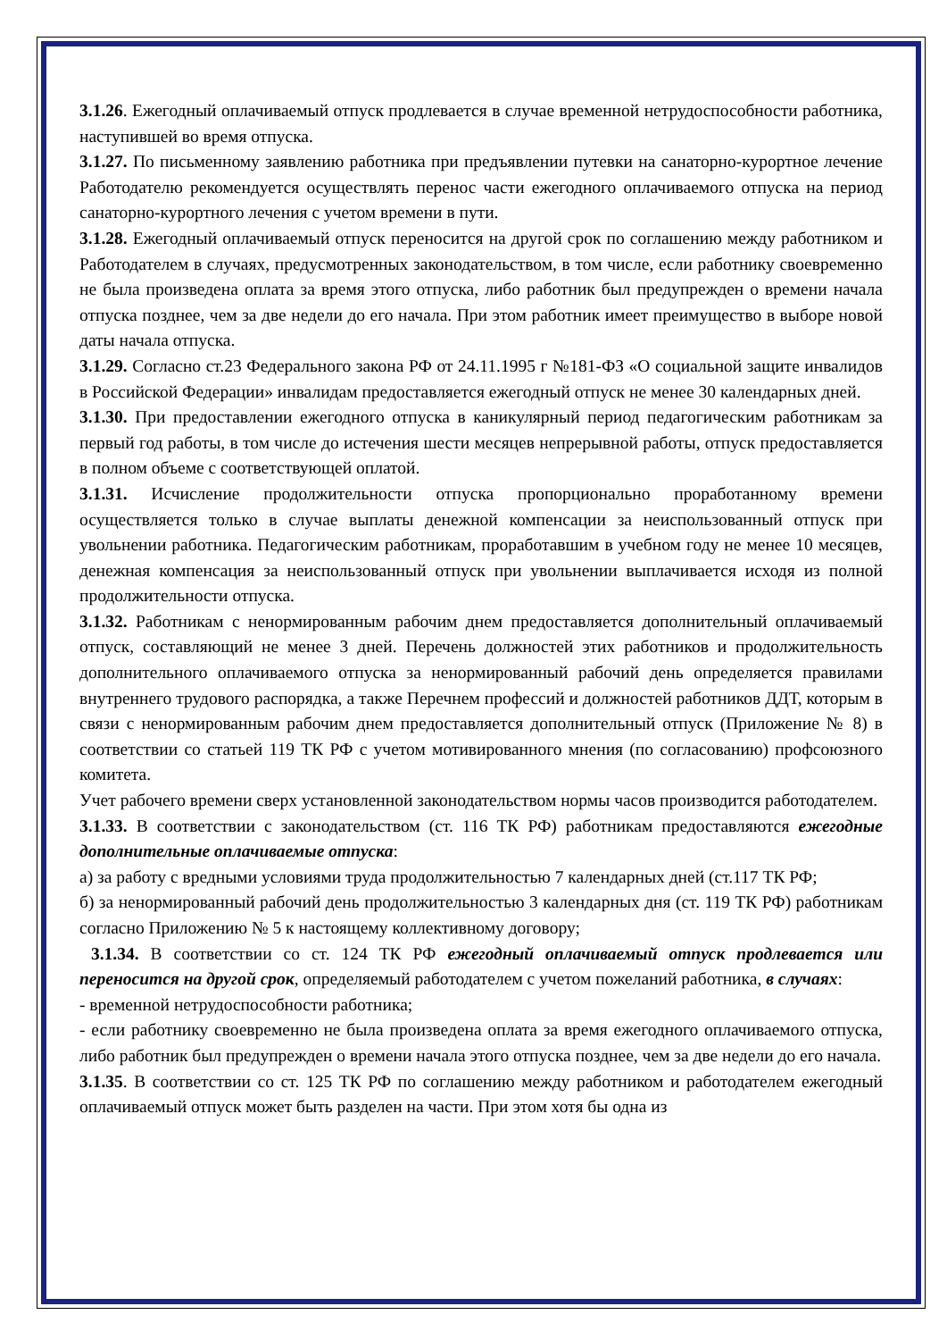3.1.26. Ежегодный оплачиваемый отпуск продлевается в случае временной нетрудоспособности работника, наступившей во время отпуска.
3.1.27. По письменному заявлению работника при предъявлении путевки на санаторно-курортное лечение Работодателю рекомендуется осуществлять перенос части ежегодного оплачиваемого отпуска на период санаторно-курортного лечения с учетом времени в пути.
3.1.28. Ежегодный оплачиваемый отпуск переносится на другой срок по соглашению между работником и Работодателем в случаях, предусмотренных законодательством, в том числе, если работнику своевременно не была произведена оплата за время этого отпуска, либо работник был предупрежден о времени начала отпуска позднее, чем за две недели до его начала. При этом работник имеет преимущество в выборе новой даты начала отпуска.
3.1.29. Согласно ст.23 Федерального закона РФ от 24.11.1995 г №181-ФЗ «О социальной защите инвалидов в Российской Федерации» инвалидам предоставляется ежегодный отпуск не менее 30 календарных дней.
3.1.30. При предоставлении ежегодного отпуска в каникулярный период педагогическим работникам за первый год работы, в том числе до истечения шести месяцев непрерывной работы, отпуск предоставляется в полном объеме с соответствующей оплатой.
3.1.31. Исчисление продолжительности отпуска пропорционально проработанному времени осуществляется только в случае выплаты денежной компенсации за неиспользованный отпуск при увольнении работника. Педагогическим работникам, проработавшим в учебном году не менее 10 месяцев, денежная компенсация за неиспользованный отпуск при увольнении выплачивается исходя из полной продолжительности отпуска.
3.1.32. Работникам с ненормированным рабочим днем предоставляется дополнительный оплачиваемый отпуск, составляющий не менее 3 дней. Перечень должностей этих работников и продолжительность дополнительного оплачиваемого отпуска за ненормированный рабочий день определяется правилами внутреннего трудового распорядка, а также Перечнем профессий и должностей работников ДДТ, которым в связи с ненормированным рабочим днем предоставляется дополнительный отпуск (Приложение № 8) в соответствии со статьей 119 ТК РФ с учетом мотивированного мнения (по согласованию) профсоюзного комитета.
Учет рабочего времени сверх установленной законодательством нормы часов производится работодателем.
3.1.33. В соответствии с законодательством (ст. 116 ТК РФ) работникам предоставляются ежегодные дополнительные оплачиваемые отпуска:
а) за работу с вредными условиями труда продолжительностью 7 календарных дней (ст.117 ТК РФ;
б) за ненормированный рабочий день продолжительностью 3 календарных дня (ст. 119 ТК РФ) работникам согласно Приложению № 5 к настоящему коллективному договору;
3.1.34. В соответствии со ст. 124 ТК РФ ежегодный оплачиваемый отпуск продлевается или переносится на другой срок, определяемый работодателем с учетом пожеланий работника, в случаях:
- временной нетрудоспособности работника;
- если работнику своевременно не была произведена оплата за время ежегодного оплачиваемого отпуска, либо работник был предупрежден о времени начала этого отпуска позднее, чем за две недели до его начала.
3.1.35. В соответствии со ст. 125 ТК РФ по соглашению между работником и работодателем ежегодный оплачиваемый отпуск может быть разделен на части. При этом хотя бы одна из